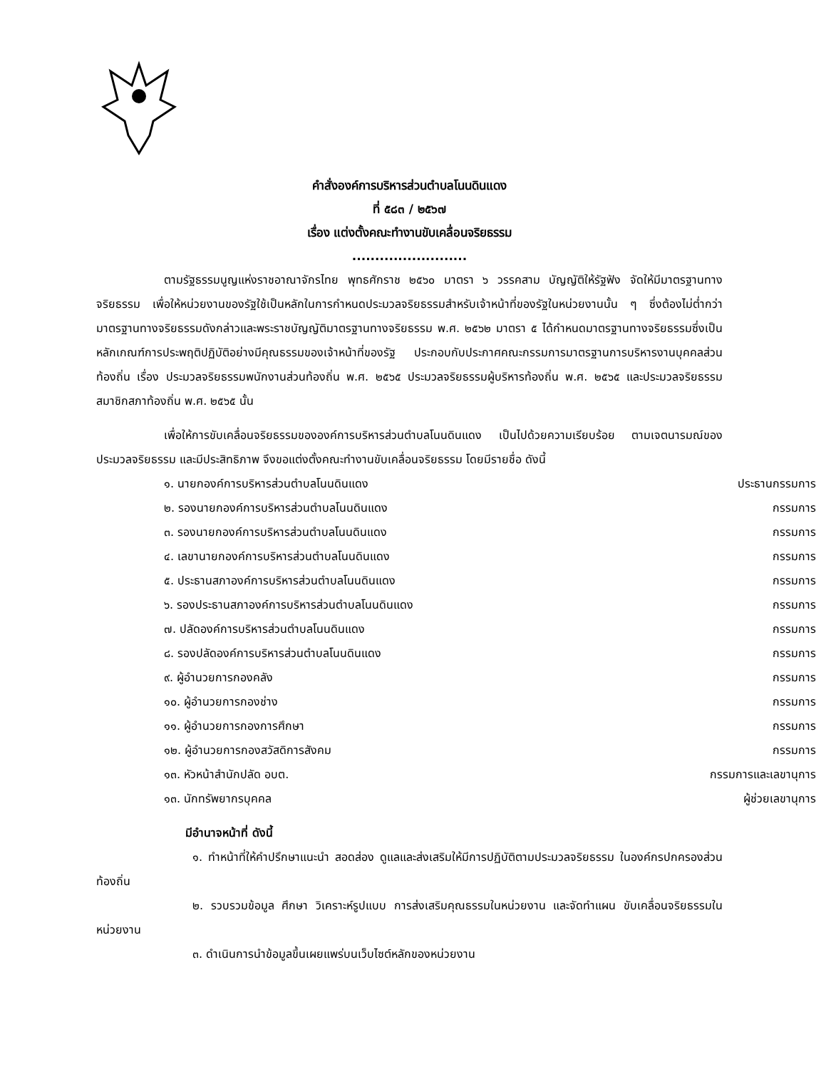คำสั่งองค์การบริหารส่วนตำบลโนนดินแดง
ที่ ๕๘๓ / ๒๕๖๗
เรื่อง แต่งตั้งคณะทำงานขับเคลื่อนจริยธรรม
.........................
ตามรัฐธรรมนูญแห่งราชอาณาจักรไทย พุทธศักราช ๒๕๖๐ มาตรา ๖ วรรคสาม บัญญัติให้รัฐฟัง จัดให้มีมาตรฐานทางจริยธรรม เพื่อให้หน่วยงานของรัฐใช้เป็นหลักในการกำหนดประมวลจริยธรรมสำหรับเจ้าหน้าที่ของรัฐในหน่วยงานนั้น ๆ ซึ่งต้องไม่ต่ำกว่ามาตรฐานทางจริยธรรมดังกล่าวและพระราชบัญญัติมาตรฐานทางจริยธรรม พ.ศ. ๒๕๖๒ มาตรา ๕ ได้กำหนดมาตรฐานทางจริยธรรมซึ่งเป็นหลักเกณฑ์การประพฤติปฏิบัติอย่างมีคุณธรรมของเจ้าหน้าที่ของรัฐ ประกอบกับประกาศคณะกรรมการมาตรฐานการบริหารงานบุคคลส่วนท้องถิ่น เรื่อง ประมวลจริยธรรมพนักงานส่วนท้องถิ่น พ.ศ. ๒๕๖๕ ประมวลจริยธรรมผู้บริหารท้องถิ่น พ.ศ. ๒๕๖๕ และประมวลจริยธรรมสมาชิกสภาท้องถิ่น พ.ศ. ๒๕๖๕ นั้น
เพื่อให้การขับเคลื่อนจริยธรรมขององค์การบริหารส่วนตำบลโนนดินแดง เป็นไปด้วยความเรียบร้อย ตามเจตนารมณ์ของประมวลจริยธรรม และมีประสิทธิภาพ จึงขอแต่งตั้งคณะทำงานขับเคลื่อนจริยธรรม โดยมีรายชื่อ ดังนี้
| ๑. นายกองค์การบริหารส่วนตำบลโนนดินแดง | ประธานกรรมการ |
| ๒. รองนายกองค์การบริหารส่วนตำบลโนนดินแดง | กรรมการ |
| ๓. รองนายกองค์การบริหารส่วนตำบลโนนดินแดง | กรรมการ |
| ๔. เลขานายกองค์การบริหารส่วนตำบลโนนดินแดง | กรรมการ |
| ๕. ประธานสภาองค์การบริหารส่วนตำบลโนนดินแดง | กรรมการ |
| ๖. รองประธานสภาองค์การบริหารส่วนตำบลโนนดินแดง | กรรมการ |
| ๗. ปลัดองค์การบริหารส่วนตำบลโนนดินแดง | กรรมการ |
| ๘. รองปลัดองค์การบริหารส่วนตำบลโนนดินแดง | กรรมการ |
| ๙. ผู้อำนวยการกองคลัง | กรรมการ |
| ๑๐. ผู้อำนวยการกองช่าง | กรรมการ |
| ๑๑. ผู้อำนวยการกองการศึกษา | กรรมการ |
| ๑๒. ผู้อำนวยการกองสวัสดิการสังคม | กรรมการ |
| ๑๓. หัวหน้าสำนักปลัด อบต. | กรรมการและเลขานุการ |
| ๑๓. นักทรัพยากรบุคคล | ผู้ช่วยเลขานุการ |
มีอำนาจหน้าที่ ดังนี้
๑. ทำหน้าที่ให้คำปรึกษาแนะนำ สอดส่อง ดูแลและส่งเสริมให้มีการปฏิบัติตามประมวลจริยธรรม ในองค์กรปกครองส่วนท้องถิ่น
๒. รวบรวมข้อมูล ศึกษา วิเคราะห์รูปแบบ การส่งเสริมคุณธรรมในหน่วยงาน และจัดทำแผน ขับเคลื่อนจริยธรรมในหน่วยงาน
๓. ดำเนินการนำข้อมูลขึ้นเผยแพร่บนเว็บไซต์หลักของหน่วยงาน